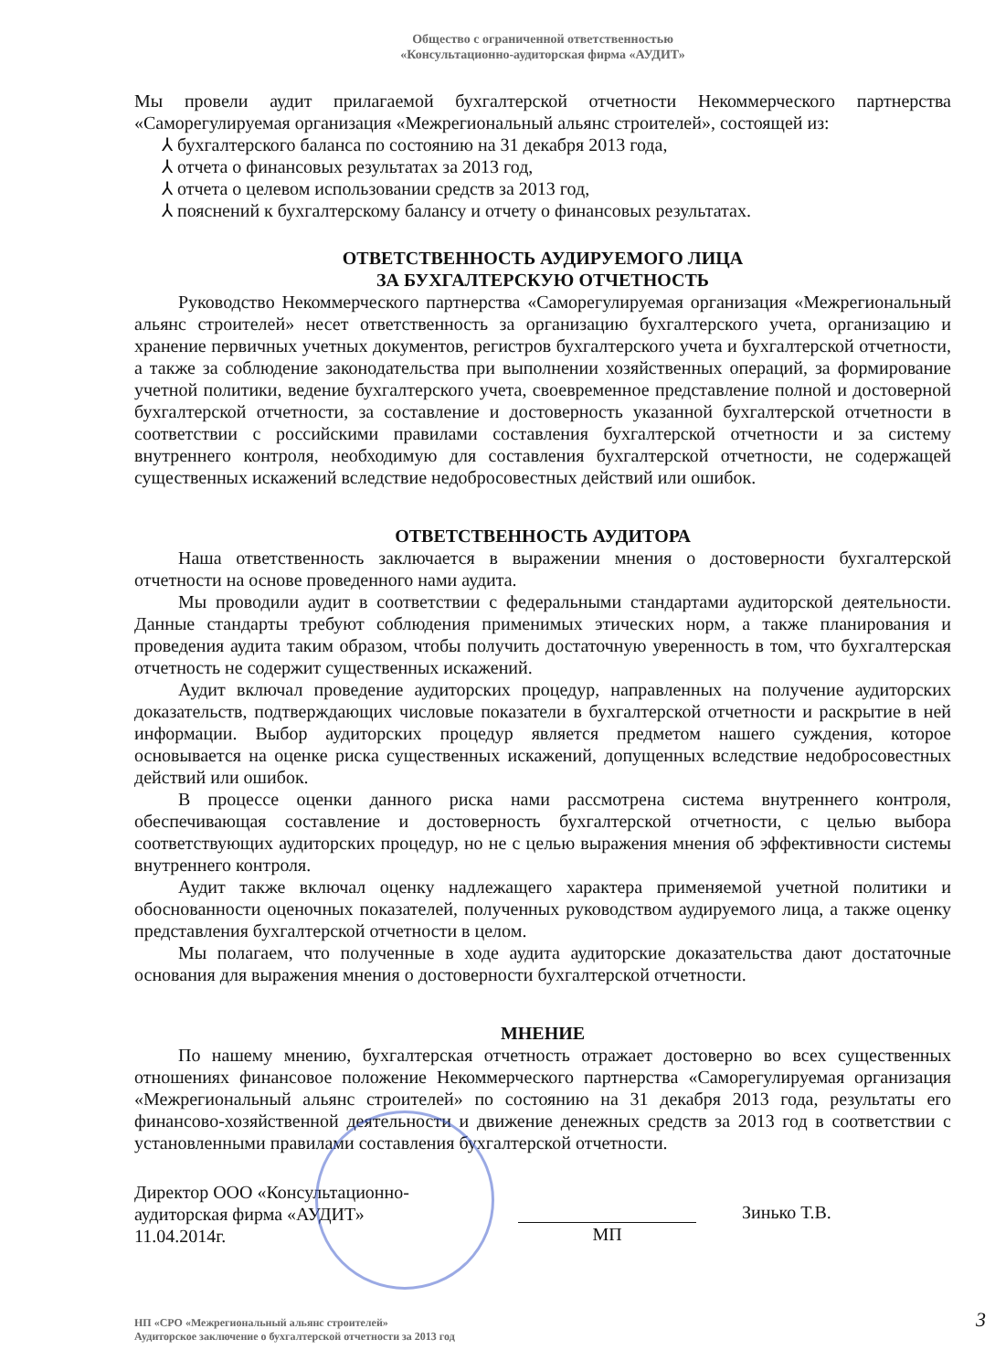Общество с ограниченной ответственностью
«Консультационно-аудиторская фирма «АУДИТ»
Мы провели аудит прилагаемой бухгалтерской отчетности Некоммерческого партнерства «Саморегулируемая организация «Межрегиональный альянс строителей», состоящей из:
⅄ бухгалтерского баланса по состоянию на 31 декабря 2013 года,
⅄ отчета о финансовых результатах за 2013 год,
⅄ отчета о целевом использовании средств за 2013 год,
⅄ пояснений к бухгалтерскому балансу и отчету о финансовых результатах.
ОТВЕТСТВЕННОСТЬ АУДИРУЕМОГО ЛИЦА
ЗА БУХГАЛТЕРСКУЮ ОТЧЕТНОСТЬ
Руководство Некоммерческого партнерства «Саморегулируемая организация «Межрегиональный альянс строителей» несет ответственность за организацию бухгалтерского учета, организацию и хранение первичных учетных документов, регистров бухгалтерского учета и бухгалтерской отчетности, а также за соблюдение законодательства при выполнении хозяйственных операций, за формирование учетной политики, ведение бухгалтерского учета, своевременное представление полной и достоверной бухгалтерской отчетности, за составление и достоверность указанной бухгалтерской отчетности в соответствии с российскими правилами составления бухгалтерской отчетности и за систему внутреннего контроля, необходимую для составления бухгалтерской отчетности, не содержащей существенных искажений вследствие недобросовестных действий или ошибок.
ОТВЕТСТВЕННОСТЬ АУДИТОРА
Наша ответственность заключается в выражении мнения о достоверности бухгалтерской отчетности на основе проведенного нами аудита.
Мы проводили аудит в соответствии с федеральными стандартами аудиторской деятельности. Данные стандарты требуют соблюдения применимых этических норм, а также планирования и проведения аудита таким образом, чтобы получить достаточную уверенность в том, что бухгалтерская отчетность не содержит существенных искажений.
Аудит включал проведение аудиторских процедур, направленных на получение аудиторских доказательств, подтверждающих числовые показатели в бухгалтерской отчетности и раскрытие в ней информации. Выбор аудиторских процедур является предметом нашего суждения, которое основывается на оценке риска существенных искажений, допущенных вследствие недобросовестных действий или ошибок.
В процессе оценки данного риска нами рассмотрена система внутреннего контроля, обеспечивающая составление и достоверность бухгалтерской отчетности, с целью выбора соответствующих аудиторских процедур, но не с целью выражения мнения об эффективности системы внутреннего контроля.
Аудит также включал оценку надлежащего характера применяемой учетной политики и обоснованности оценочных показателей, полученных руководством аудируемого лица, а также оценку представления бухгалтерской отчетности в целом.
Мы полагаем, что полученные в ходе аудита аудиторские доказательства дают достаточные основания для выражения мнения о достоверности бухгалтерской отчетности.
МНЕНИЕ
По нашему мнению, бухгалтерская отчетность отражает достоверно во всех существенных отношениях финансовое положение Некоммерческого партнерства «Саморегулируемая организация «Межрегиональный альянс строителей» по состоянию на 31 декабря 2013 года, результаты его финансово-хозяйственной деятельности и движение денежных средств за 2013 год в соответствии с установленными правилами составления бухгалтерской отчетности.
Директор ООО «Консультационно-
аудиторская фирма «АУДИТ»
11.04.2014г.
МП
Зинько Т.В.
НП «СРО «Межрегиональный альянс строителей»
Аудиторское заключение о бухгалтерской отчетности за 2013 год
3